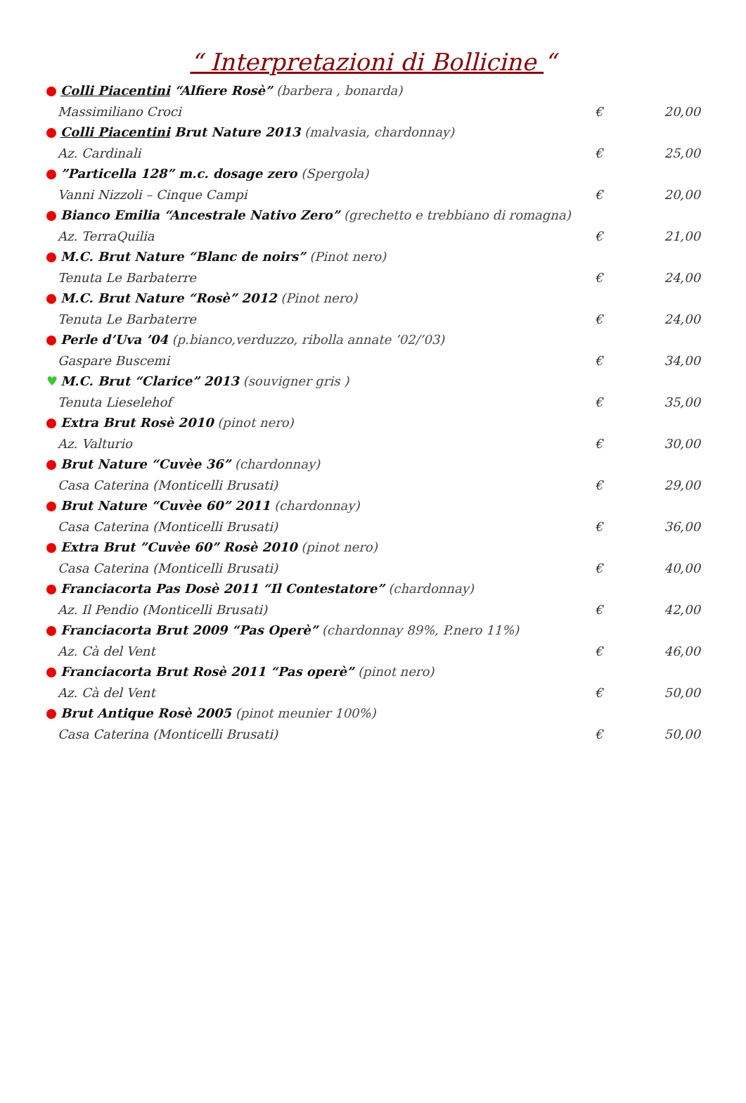“ Interpretazioni di Bollicine “
Colli Piacentini “Alfiere Rosè” (barbera , bonarda)
Massimiliano Croci € 20,00
Colli Piacentini Brut Nature 2013 (malvasia, chardonnay)
Az. Cardinali € 25,00
”Particella 128” m.c. dosage zero (Spergola)
Vanni Nizzoli – Cinque Campi € 20,00
Bianco Emilia “Ancestrale Nativo Zero” (grechetto e trebbiano di romagna)
Az. TerraQuilia € 21,00
M.C. Brut Nature “Blanc de noirs” (Pinot nero)
Tenuta Le Barbaterre € 24,00
M.C. Brut Nature “Rosè” 2012 (Pinot nero)
Tenuta Le Barbaterre € 24,00
Perle d’Uva ’04 (p.bianco,verduzzo, ribolla annate ’02/’03)
Gaspare Buscemi € 34,00
♥ M.C. Brut “Clarice” 2013 (souvigner gris )
Tenuta Lieselehof € 35,00
Extra Brut Rosè 2010 (pinot nero)
Az. Valturio € 30,00
Brut Nature “Cuvèe 36” (chardonnay)
Casa Caterina (Monticelli Brusati) € 29,00
Brut Nature “Cuvèe 60” 2011 (chardonnay)
Casa Caterina (Monticelli Brusati) € 36,00
Extra Brut ”Cuvèe 60” Rosè 2010 (pinot nero)
Casa Caterina (Monticelli Brusati) € 40,00
Franciacorta Pas Dosè 2011 “Il Contestatore” (chardonnay)
Az. Il Pendio (Monticelli Brusati) € 42,00
Franciacorta Brut 2009 “Pas Operè” (chardonnay 89%, P.nero 11%)
Az. Cà del Vent € 46,00
Franciacorta Brut Rosè 2011 “Pas operè” (pinot nero)
Az. Cà del Vent € 50,00
Brut Antique Rosè 2005 (pinot meunier 100%)
Casa Caterina (Monticelli Brusati) € 50,00